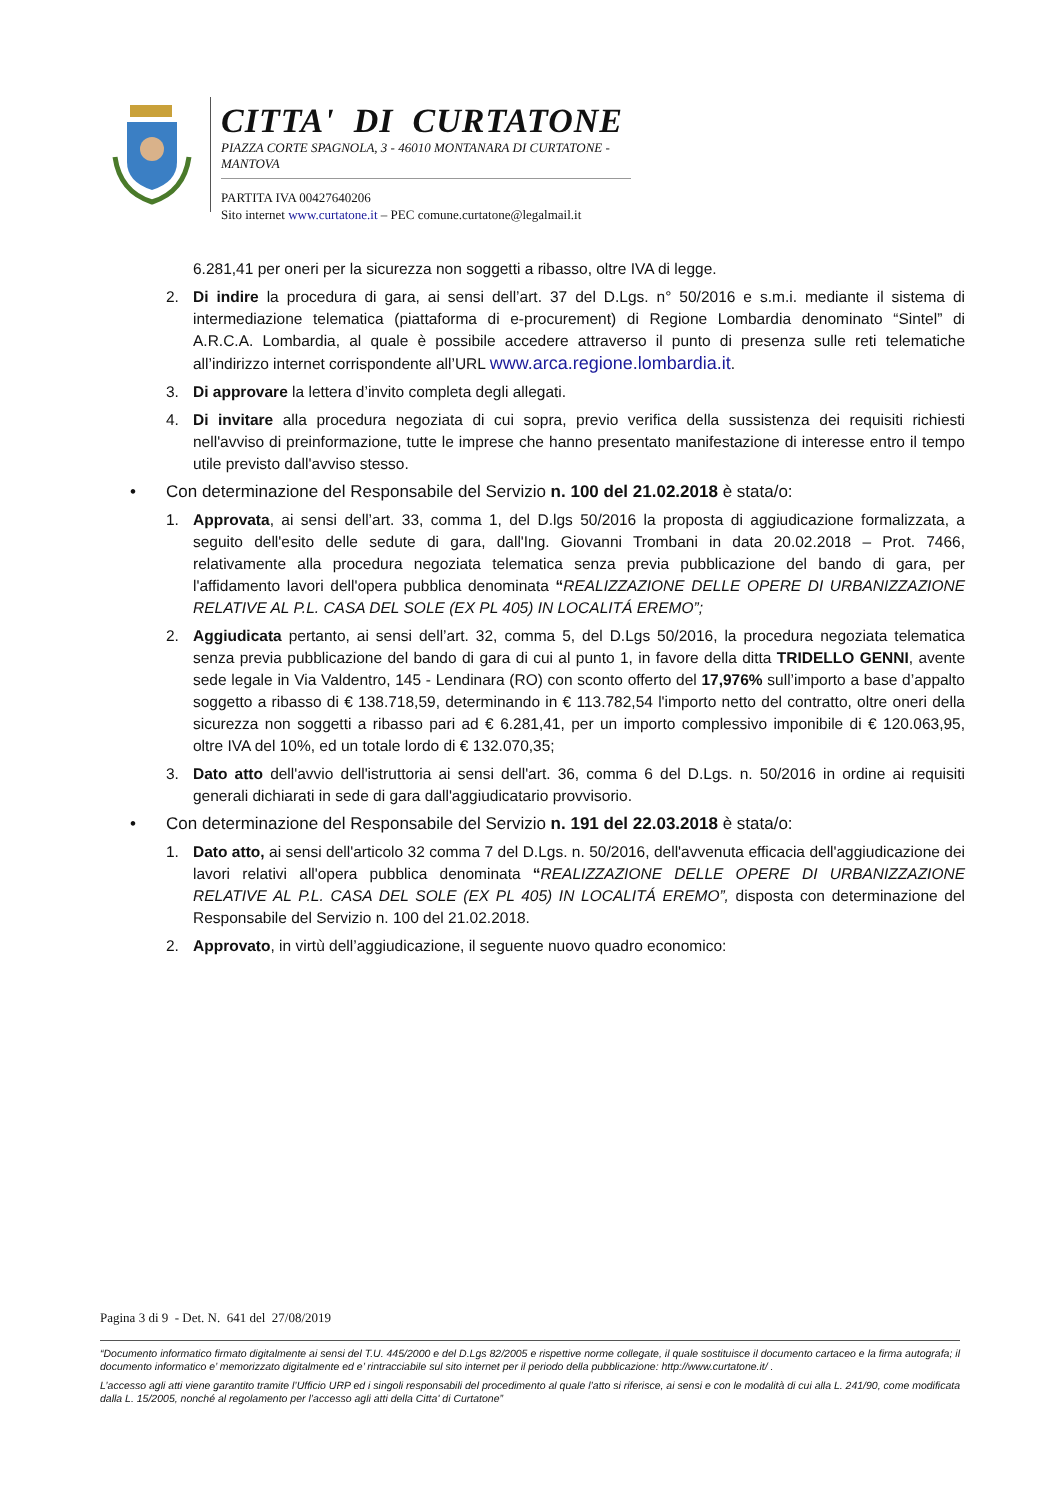CITTA' DI CURTATONE
PIAZZA CORTE SPAGNOLA, 3 - 46010 MONTANARA DI CURTATONE - MANTOVA
PARTITA IVA 00427640206
Sito internet www.curtatone.it – PEC comune.curtatone@legalmail.it
6.281,41 per oneri per la sicurezza non soggetti a ribasso, oltre IVA di legge.
2. Di indire la procedura di gara, ai sensi dell’art. 37 del D.Lgs. n° 50/2016 e s.m.i. mediante il sistema di intermediazione telematica (piattaforma di e-procurement) di Regione Lombardia denominato “Sintel” di A.R.C.A. Lombardia, al quale è possibile accedere attraverso il punto di presenza sulle reti telematiche all’indirizzo internet corrispondente all’URL www.arca.regione.lombardia.it.
3. Di approvare la lettera d’invito completa degli allegati.
4. Di invitare alla procedura negoziata di cui sopra, previo verifica della sussistenza dei requisiti richiesti nell'avviso di preinformazione, tutte le imprese che hanno presentato manifestazione di interesse entro il tempo utile previsto dall'avviso stesso.
• Con determinazione del Responsabile del Servizio n. 100 del 21.02.2018 è stata/o:
1. Approvata, ai sensi dell’art. 33, comma 1, del D.lgs 50/2016 la proposta di aggiudicazione formalizzata, a seguito dell'esito delle sedute di gara, dall'Ing. Giovanni Trombani in data 20.02.2018 – Prot. 7466, relativamente alla procedura negoziata telematica senza previa pubblicazione del bando di gara, per l'affidamento lavori dell'opera pubblica denominata “REALIZZAZIONE DELLE OPERE DI URBANIZZAZIONE RELATIVE AL P.L. CASA DEL SOLE (EX PL 405) IN LOCALITÁ EREMO”;
2. Aggiudicata pertanto, ai sensi dell’art. 32, comma 5, del D.Lgs 50/2016, la procedura negoziata telematica senza previa pubblicazione del bando di gara di cui al punto 1, in favore della ditta TRIDELLO GENNI, avente sede legale in Via Valdentro, 145 - Lendinara (RO) con sconto offerto del 17,976% sull’importo a base d’appalto soggetto a ribasso di € 138.718,59, determinando in € 113.782,54 l'importo netto del contratto, oltre oneri della sicurezza non soggetti a ribasso pari ad € 6.281,41, per un importo complessivo imponibile di € 120.063,95, oltre IVA del 10%, ed un totale lordo di € 132.070,35;
3. Dato atto dell'avvio dell'istruttoria ai sensi dell'art. 36, comma 6 del D.Lgs. n. 50/2016 in ordine ai requisiti generali dichiarati in sede di gara dall'aggiudicatario provvisorio.
• Con determinazione del Responsabile del Servizio n. 191 del 22.03.2018 è stata/o:
1. Dato atto, ai sensi dell'articolo 32 comma 7 del D.Lgs. n. 50/2016, dell'avvenuta efficacia dell'aggiudicazione dei lavori relativi all'opera pubblica denominata “REALIZZAZIONE DELLE OPERE DI URBANIZZAZIONE RELATIVE AL P.L. CASA DEL SOLE (EX PL 405) IN LOCALITÁ EREMO”, disposta con determinazione del Responsabile del Servizio n. 100 del 21.02.2018.
2. Approvato, in virtù dell’aggiudicazione, il seguente nuovo quadro economico:
Pagina 3 di 9 - Det. N. 641 del 27/08/2019
“Documento informatico firmato digitalmente ai sensi del T.U. 445/2000 e del D.Lgs 82/2005 e rispettive norme collegate, il quale sostituisce il documento cartaceo e la firma autografa; il documento informatico e’ memorizzato digitalmente ed e’ rintracciabile sul sito internet per il periodo della pubblicazione: http://www.curtatone.it/ .
L’accesso agli atti viene garantito tramite l’Ufficio URP ed i singoli responsabili del procedimento al quale l’atto si riferisce, ai sensi e con le modalità di cui alla L. 241/90, come modificata dalla L. 15/2005, nonché al regolamento per l’accesso agli atti della Citta' di Curtatone”